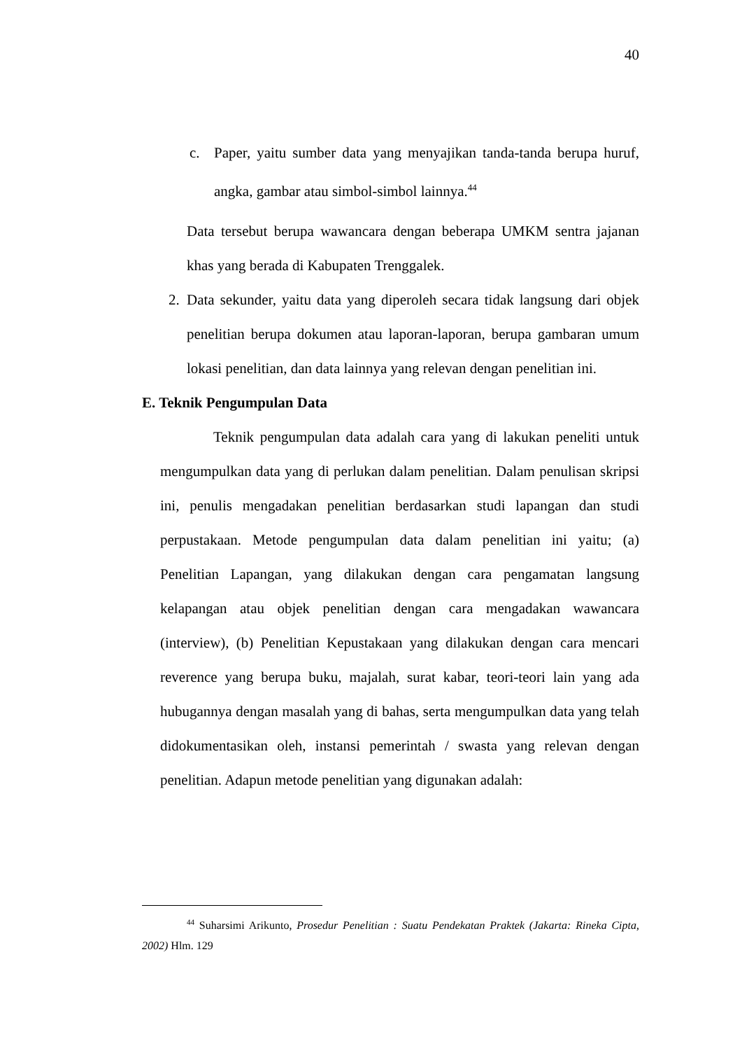40
c. Paper, yaitu sumber data yang menyajikan tanda-tanda berupa huruf, angka, gambar atau simbol-simbol lainnya.<sup>44</sup>
Data tersebut berupa wawancara dengan beberapa UMKM sentra jajanan khas yang berada di Kabupaten Trenggalek.
2. Data sekunder, yaitu data yang diperoleh secara tidak langsung dari objek penelitian berupa dokumen atau laporan-laporan, berupa gambaran umum lokasi penelitian, dan data lainnya yang relevan dengan penelitian ini.
E. Teknik Pengumpulan Data
Teknik pengumpulan data adalah cara yang di lakukan peneliti untuk mengumpulkan data yang di perlukan dalam penelitian. Dalam penulisan skripsi ini, penulis mengadakan penelitian berdasarkan studi lapangan dan studi perpustakaan. Metode pengumpulan data dalam penelitian ini yaitu; (a) Penelitian Lapangan, yang dilakukan dengan cara pengamatan langsung kelapangan atau objek penelitian dengan cara mengadakan wawancara (interview), (b) Penelitian Kepustakaan yang dilakukan dengan cara mencari reverence yang berupa buku, majalah, surat kabar, teori-teori lain yang ada hubugannya dengan masalah yang di bahas, serta mengumpulkan data yang telah didokumentasikan oleh, instansi pemerintah / swasta yang relevan dengan penelitian. Adapun metode penelitian yang digunakan adalah:
<sup>44</sup> Suharsimi Arikunto, Prosedur Penelitian : Suatu Pendekatan Praktek (Jakarta: Rineka Cipta, 2002) Hlm. 129